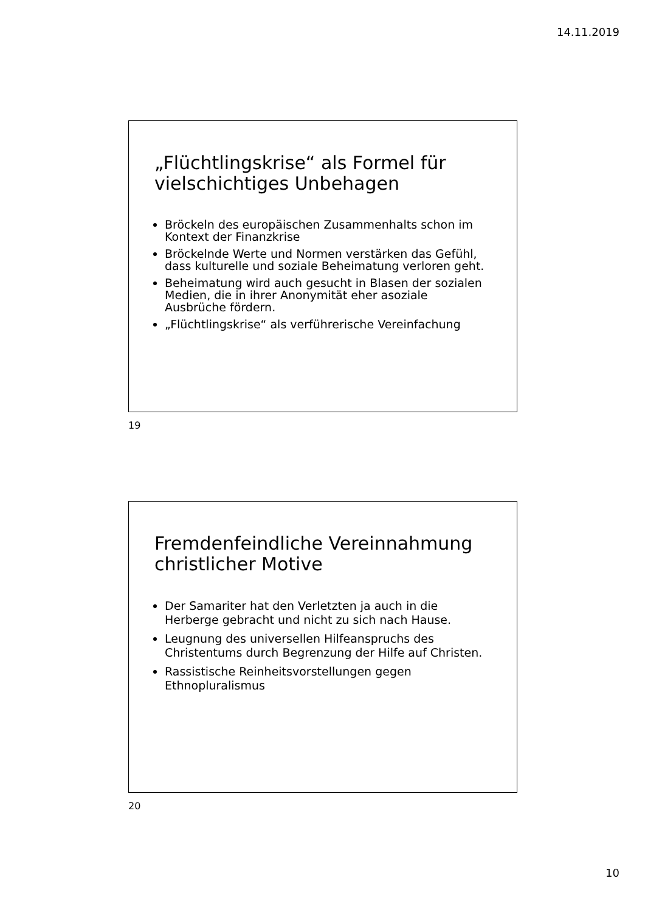14.11.2019
„Flüchtlingskrise“ als Formel für vielschichtiges Unbehagen
Bröckeln des europäischen Zusammenhalts schon im Kontext der Finanzkrise
Bröckelnde Werte und Normen verstärken das Gefühl, dass kulturelle und soziale Beheimatung verloren geht.
Beheimatung wird auch gesucht in Blasen der sozialen Medien, die in ihrer Anonymität eher asoziale Ausbrüche fördern.
„Flüchtlingskrise“ als verführerische Vereinfachung
19
Fremdenfeindliche Vereinnahmung christlicher Motive
Der Samariter hat den Verletzten ja auch in die Herberge gebracht und nicht zu sich nach Hause.
Leugnung des universellen Hilfeanspruchs des Christentums durch Begrenzung der Hilfe auf Christen.
Rassistische Reinheitsvorstellungen gegen Ethnopluralismus
20
10